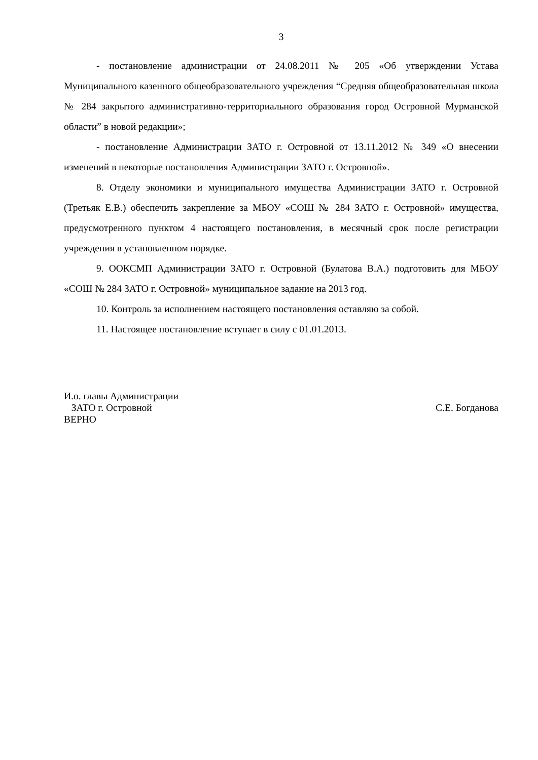3
- постановление администрации от 24.08.2011 № 205 «Об утверждении Устава Муниципального казенного общеобразовательного учреждения “Средняя общеобразовательная школа № 284 закрытого административно-территориального образования город Островной Мурманской области” в новой редакции»;
- постановление Администрации ЗАТО г. Островной от 13.11.2012 № 349 «О внесении изменений в некоторые постановления Администрации ЗАТО г. Островной».
8. Отделу экономики и муниципального имущества Администрации ЗАТО г. Островной (Третьяк Е.В.) обеспечить закрепление за МБОУ «СОШ № 284 ЗАТО г. Островной» имущества, предусмотренного пунктом 4 настоящего постановления, в месячный срок после регистрации учреждения в установленном порядке.
9. ООКСМП Администрации ЗАТО г. Островной (Булатова В.А.) подготовить для МБОУ «СОШ № 284 ЗАТО г. Островной» муниципальное задание на 2013 год.
10. Контроль за исполнением настоящего постановления оставляю за собой.
11. Настоящее постановление вступает в силу с 01.01.2013.
И.о. главы Администрации
ЗАТО г. Островной С.Е. Богданова
ВЕРНО